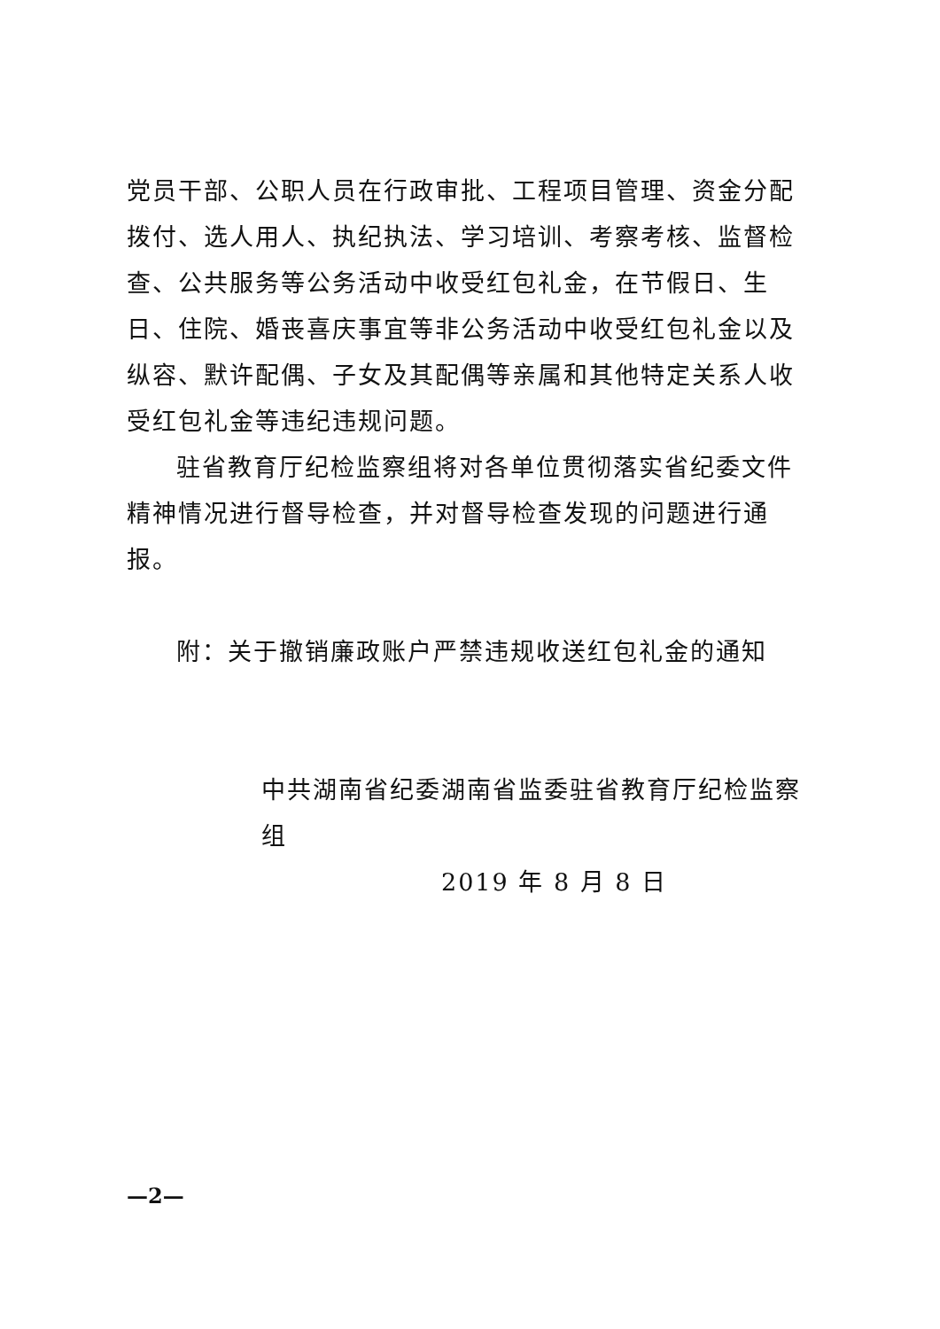党员干部、公职人员在行政审批、工程项目管理、资金分配拨付、选人用人、执纪执法、学习培训、考察考核、监督检查、公共服务等公务活动中收受红包礼金，在节假日、生日、住院、婚丧喜庆事宜等非公务活动中收受红包礼金以及纵容、默许配偶、子女及其配偶等亲属和其他特定关系人收受红包礼金等违纪违规问题。
驻省教育厅纪检监察组将对各单位贯彻落实省纪委文件精神情况进行督导检查，并对督导检查发现的问题进行通报。
附：关于撤销廉政账户严禁违规收送红包礼金的通知
中共湖南省纪委湖南省监委驻省教育厅纪检监察组
2019 年 8 月 8 日
—2—